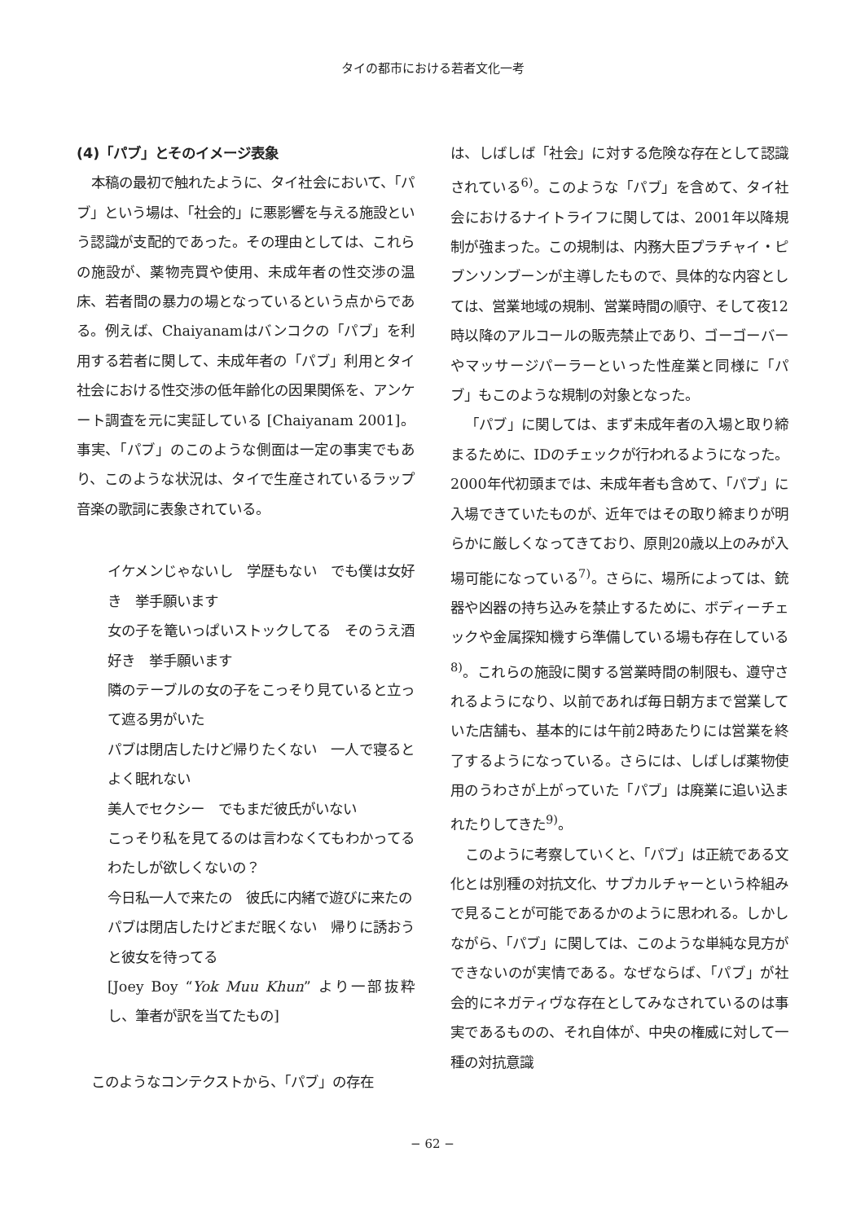タイの都市における若者文化一考
(4)「パブ」とそのイメージ表象
本稿の最初で触れたように、タイ社会において、「パブ」という場は、「社会的」に悪影響を与える施設という認識が支配的であった。その理由としては、これらの施設が、薬物売買や使用、未成年者の性交渉の温床、若者間の暴力の場となっているという点からである。例えば、Chaiyanamはバンコクの「パブ」を利用する若者に関して、未成年者の「パブ」利用とタイ社会における性交渉の低年齢化の因果関係を、アンケート調査を元に実証している [Chaiyanam 2001]。事実、「パブ」のこのような側面は一定の事実でもあり、このような状況は、タイで生産されているラップ音楽の歌詞に表象されている。
イケメンじゃないし　学歴もない　でも僕は女好き　挙手願います
女の子を篭いっぱいストックしてる　そのうえ酒好き　挙手願います
隣のテーブルの女の子をこっそり見ていると立って遮る男がいた
パブは閉店したけど帰りたくない　一人で寝るとよく眠れない
美人でセクシー　でもまだ彼氏がいない
こっそり私を見てるのは言わなくてもわかってる　わたしが欲しくないの？
今日私一人で来たの　彼氏に内緒で遊びに来たの
パブは閉店したけどまだ眠くない　帰りに誘おうと彼女を待ってる
[Joey Boy “Yok Muu Khun” より一部抜粋し、筆者が訳を当てたもの]
このようなコンテクストから、「パブ」の存在
は、しばしば「社会」に対する危険な存在として認識されている<sup>6)</sup>。このような「パブ」を含めて、タイ社会におけるナイトライフに関しては、2001年以降規制が強まった。この規制は、内務大臣プラチャイ・ピブンソンブーンが主導したもので、具体的な内容としては、営業地域の規制、営業時間の順守、そして夜12時以降のアルコールの販売禁止であり、ゴーゴーバーやマッサージパーラーといった性産業と同様に「パブ」もこのような規制の対象となった。
「パブ」に関しては、まず未成年者の入場と取り締まるために、IDのチェックが行われるようになった。2000年代初頭までは、未成年者も含めて、「パブ」に入場できていたものが、近年ではその取り締まりが明らかに厳しくなってきており、原則20歳以上のみが入場可能になっている<sup>7)</sup>。さらに、場所によっては、銃器や凶器の持ち込みを禁止するために、ボディーチェックや金属探知機すら準備している場も存在している<sup>8)</sup>。これらの施設に関する営業時間の制限も、遵守されるようになり、以前であれば毎日朝方まで営業していた店舗も、基本的には午前2時あたりには営業を終了するようになっている。さらには、しばしば薬物使用のうわさが上がっていた「パブ」は廃業に追い込まれたりしてきた<sup>9)</sup>。
このように考察していくと、「パブ」は正統である文化とは別種の対抗文化、サブカルチャーという枠組みで見ることが可能であるかのように思われる。しかしながら、「パブ」に関しては、このような単純な見方ができないのが実情である。なぜならば、「パブ」が社会的にネガティヴな存在としてみなされているのは事実であるものの、それ自体が、中央の権威に対して一種の対抗意識
− 62 −